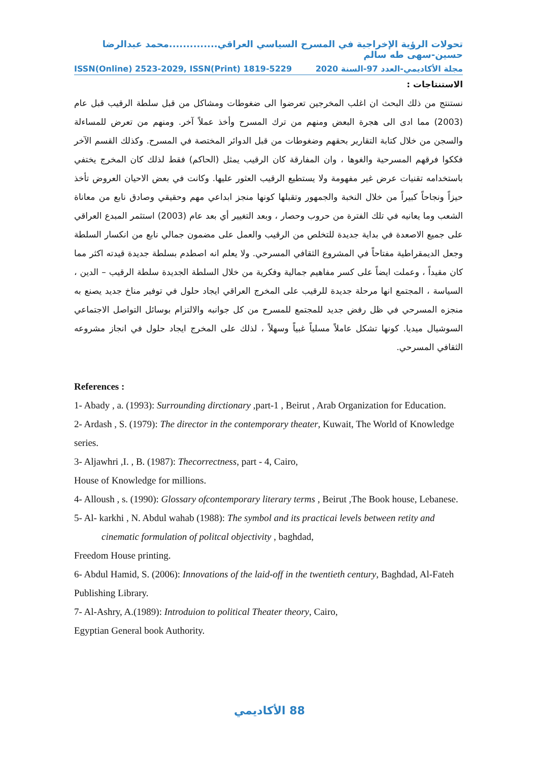تحولات الرؤية الإخراجية في المسرح السياسي العراقي..............محمد عبدالرضا حسين-سهى طه سالم
ISSN(Online) 2523-2029, ISSN(Print) 1819-5229 مجلة الأكاديمي-العدد 97-السنة 2020
الاستنتاجات :
نستنتج من ذلك البحث ان اغلب المخرجين تعرضوا الى ضغوطات ومشاكل من قبل سلطة الرقيب قبل عام (2003) مما ادى الى هجرة البعض ومنهم من ترك المسرح وأخذ عملاً آخر. ومنهم من تعرض للمساءلة والسجن من خلال كتابة التقارير بحقهم وضغوطات من قبل الدوائر المختصة في المسرح. وكذلك القسم الآخر فككوا فرقهم المسرحية والغوها ، وان المفارقة كان الرقيب يمثل (الحاكم) فقط لذلك كان المخرج يختفي باستخدامه تقنيات عرض غير مفهومة ولا يستطيع الرقيب العثور عليها. وكانت في بعض الاحيان العروض تأخذ حيزاً ونجاحاً كبيراً من خلال النخبة والجمهور وتقبلها كونها منجز ابداعي مهم وحقيقي وصادق نابع من معاناة الشعب وما يعانيه في تلك الفترة من حروب وحصار ، وبعد التغيير أي بعد عام (2003) استثمر المبدع العراقي على جميع الاصعدة في بداية جديدة للتخلص من الرقيب والعمل على مضمون جمالي نابع من انكسار السلطة وجعل الديمقراطية مفتاحاً في المشروع الثقافي المسرحي. ولا يعلم انه اصطدم بسلطة جديدة قيدته اكثر مما كان مقيداً ، وعملت ايضاً على كسر مفاهيم جمالية وفكرية من خلال السلطة الجديدة سلطة الرقيب – الدين ، السياسة ، المجتمع انها مرحلة جديدة للرقيب على المخرج العراقي ايجاد حلول في توفير مناخ جديد يصنع به منجزه المسرحي في ظل رفض جديد للمجتمع للمسرح من كل جوانبه والالتزام بوسائل التواصل الاجتماعي السوشيال ميديا. كونها تشكل عاملاً مسلياً غبياً وسهلاً ، لذلك على المخرج ايجاد حلول في انجاز مشروعه الثقافي المسرحي.
References :
1- Abady , a. (1993): Surrounding dirctionary ,part-1 , Beirut , Arab Organization for Education.
2- Ardash , S. (1979): The director in the contemporary theater, Kuwait, The World of Knowledge series.
3- Aljawhri ,I. , B. (1987): Thecorrectness, part - 4, Cairo,
House of Knowledge for millions.
4- Alloush , s. (1990): Glossary ofcontemporary literary terms , Beirut ,The Book house, Lebanese.
5- Al- karkhi , N. Abdul wahab (1988): The symbol and its practicai levels between retity and
cinematic formulation of politcal objectivity , baghdad,
Freedom House printing.
6- Abdul Hamid, S. (2006): Innovations of the laid-off in the twentieth century, Baghdad, Al-Fateh Publishing Library.
7- Al-Ashry, A.(1989): Introduion to political Theater theory, Cairo,
Egyptian General book Authority.
الأكاديمي 88